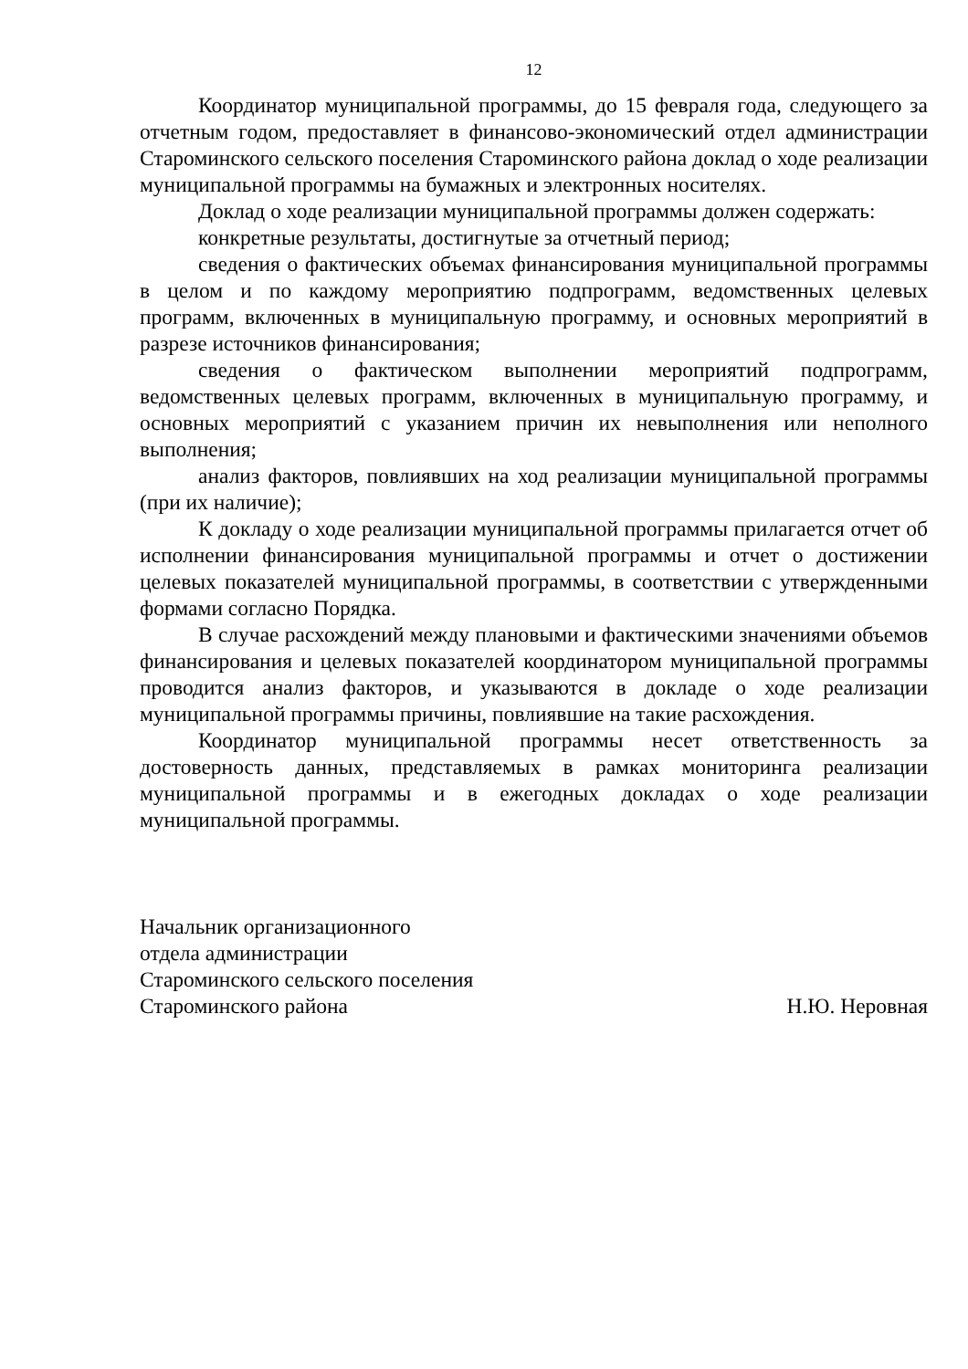12
Координатор муниципальной программы, до 15 февраля года, следующего за отчетным годом, предоставляет в финансово-экономический отдел администрации Староминского сельского поселения Староминского района доклад о ходе реализации муниципальной программы на бумажных и электронных носителях.
Доклад о ходе реализации муниципальной программы должен содержать:
конкретные результаты, достигнутые за отчетный период;
сведения о фактических объемах финансирования муниципальной программы в целом и по каждому мероприятию подпрограмм, ведомственных целевых программ, включенных в муниципальную программу, и основных мероприятий в разрезе источников финансирования;
сведения о фактическом выполнении мероприятий подпрограмм, ведомственных целевых программ, включенных в муниципальную программу, и основных мероприятий с указанием причин их невыполнения или неполного выполнения;
анализ факторов, повлиявших на ход реализации муниципальной программы (при их наличие);
К докладу о ходе реализации муниципальной программы прилагается отчет об исполнении финансирования муниципальной программы и отчет о достижении целевых показателей муниципальной программы, в соответствии с утвержденными формами согласно Порядка.
В случае расхождений между плановыми и фактическими значениями объемов финансирования и целевых показателей координатором муниципальной программы проводится анализ факторов, и указываются в докладе о ходе реализации муниципальной программы причины, повлиявшие на такие расхождения.
Координатор муниципальной программы несет ответственность за достоверность данных, представляемых в рамках мониторинга реализации муниципальной программы и в ежегодных докладах о ходе реализации муниципальной программы.
Начальник организационного
отдела администрации
Староминского сельского поселения
Староминского района Н.Ю. Неровная